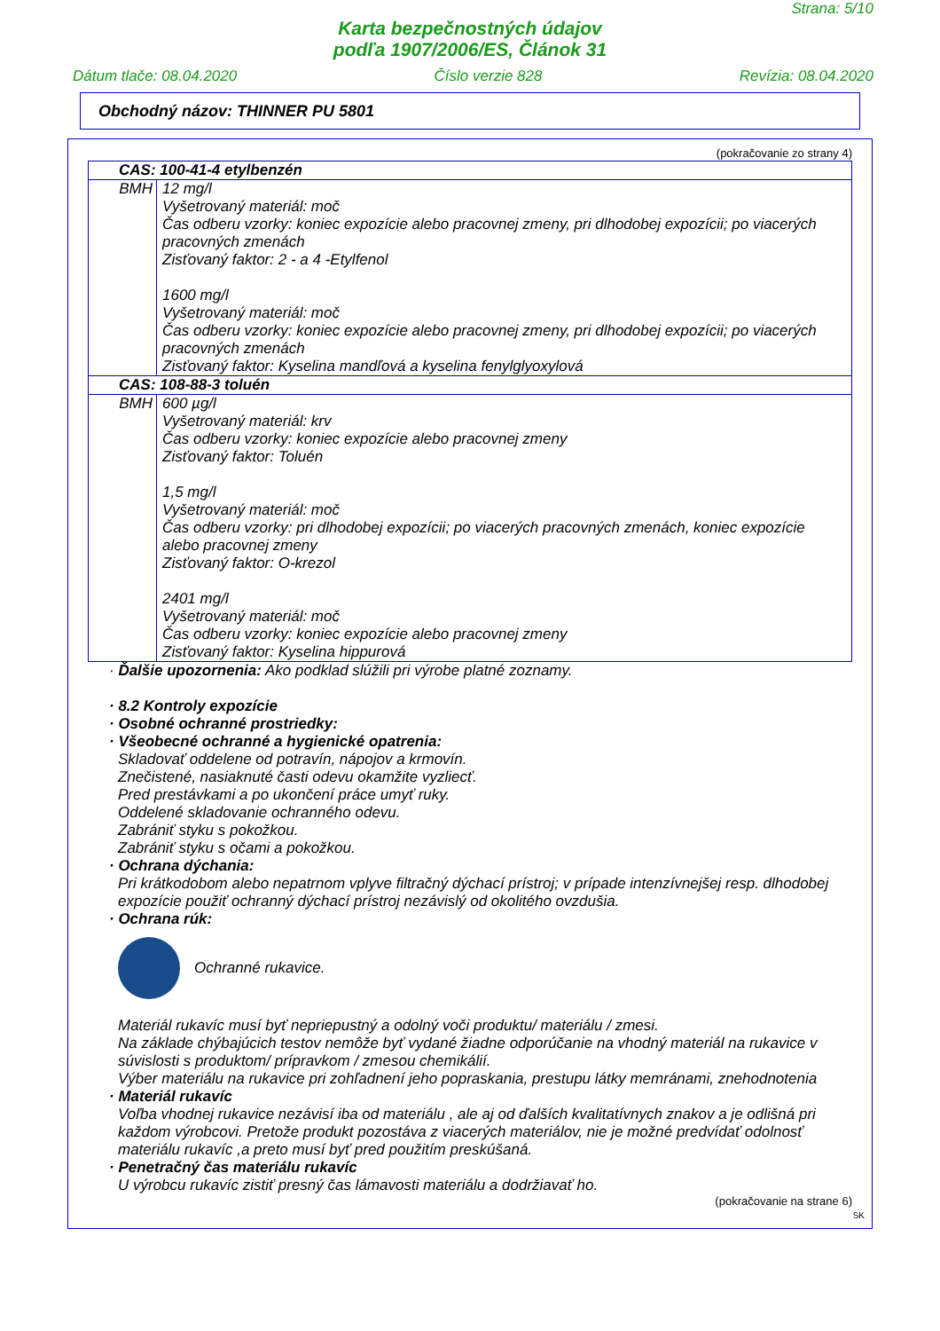Strana: 5/10
Karta bezpečnostných údajov
podľa 1907/2006/ES, Článok 31
Dátum tlače: 08.04.2020 Číslo verzie 828 Revízia: 08.04.2020
Obchodný názov: THINNER PU 5801
(pokračovanie zo strany 4)
| CAS: 100-41-4 etylbenzén | |
| BMH | 12 mg/l Vyšetrovaný materiál: moč Čas odberu vzorky: koniec expozície alebo pracovnej zmeny, pri dlhodobej expozícii; po viacerých pracovných zmenách Zisťovaný faktor: 2 - a 4 -Etylfenol 1600 mg/l Vyšetrovaný materiál: moč Čas odberu vzorky: koniec expozície alebo pracovnej zmeny, pri dlhodobej expozícii; po viacerých pracovných zmenách Zisťovaný faktor: Kyselina mandľová a kyselina fenylglyoxylová |
| CAS: 108-88-3 toluén | |
| BMH | 600 µg/l Vyšetrovaný materiál: krv Čas odberu vzorky: koniec expozície alebo pracovnej zmeny Zisťovaný faktor: Toluén 1,5 mg/l Vyšetrovaný materiál: moč Čas odberu vzorky: pri dlhodobej expozícii; po viacerých pracovných zmenách, koniec expozície alebo pracovnej zmeny Zisťovaný faktor: O-krezol 2401 mg/l Vyšetrovaný materiál: moč Čas odberu vzorky: koniec expozície alebo pracovnej zmeny Zisťovaný faktor: Kyselina hippurová |
· Ďalšie upozornenia: Ako podklad slúžili pri výrobe platné zoznamy.
· 8.2 Kontroly expozície
· Osobné ochranné prostriedky:
· Všeobecné ochranné a hygienické opatrenia:
Skladovať oddelene od potravín, nápojov a krmovín.
Znečistené, nasiaknuté časti odevu okamžite vyzliecť.
Pred prestávkami a po ukončení práce umyť ruky.
Oddelené skladovanie ochranného odevu.
Zabrániť styku s pokožkou.
Zabrániť styku s očami a pokožkou.
· Ochrana dýchania:
Pri krátkodobom alebo nepatrnom vplyve filtračný dýchací prístroj; v prípade intenzívnejšej resp. dlhodobej expozície použiť ochranný dýchací prístroj nezávislý od okolitého ovzdušia.
· Ochrana rúk:
Ochranné rukavice.
Materiál rukavíc musí byť nepriepustný a odolný voči produktu/ materiálu / zmesi.
Na základe chýbajúcich testov nemôže byť vydané žiadne odporúčanie na vhodný materiál na rukavice v súvislosti s produktom/ prípravkom / zmesou chemikálií.
Výber materiálu na rukavice pri zohľadnení jeho popraskania, prestupu látky memránami, znehodnotenia
· Materiál rukavíc
Voľba vhodnej rukavice nezávisí iba od materiálu , ale aj od ďalších kvalitatívnych znakov a je odlišná pri každom výrobcovi. Pretože produkt pozostáva z viacerých materiálov, nie je možné predvídať odolnosť materiálu rukavíc ,a preto musí byť pred použitím preskúšaná.
· Penetračný čas materiálu rukavíc
U výrobcu rukavíc zistiť presný čas lámavosti materiálu a dodržiavať ho.
(pokračovanie na strane 6)
SK